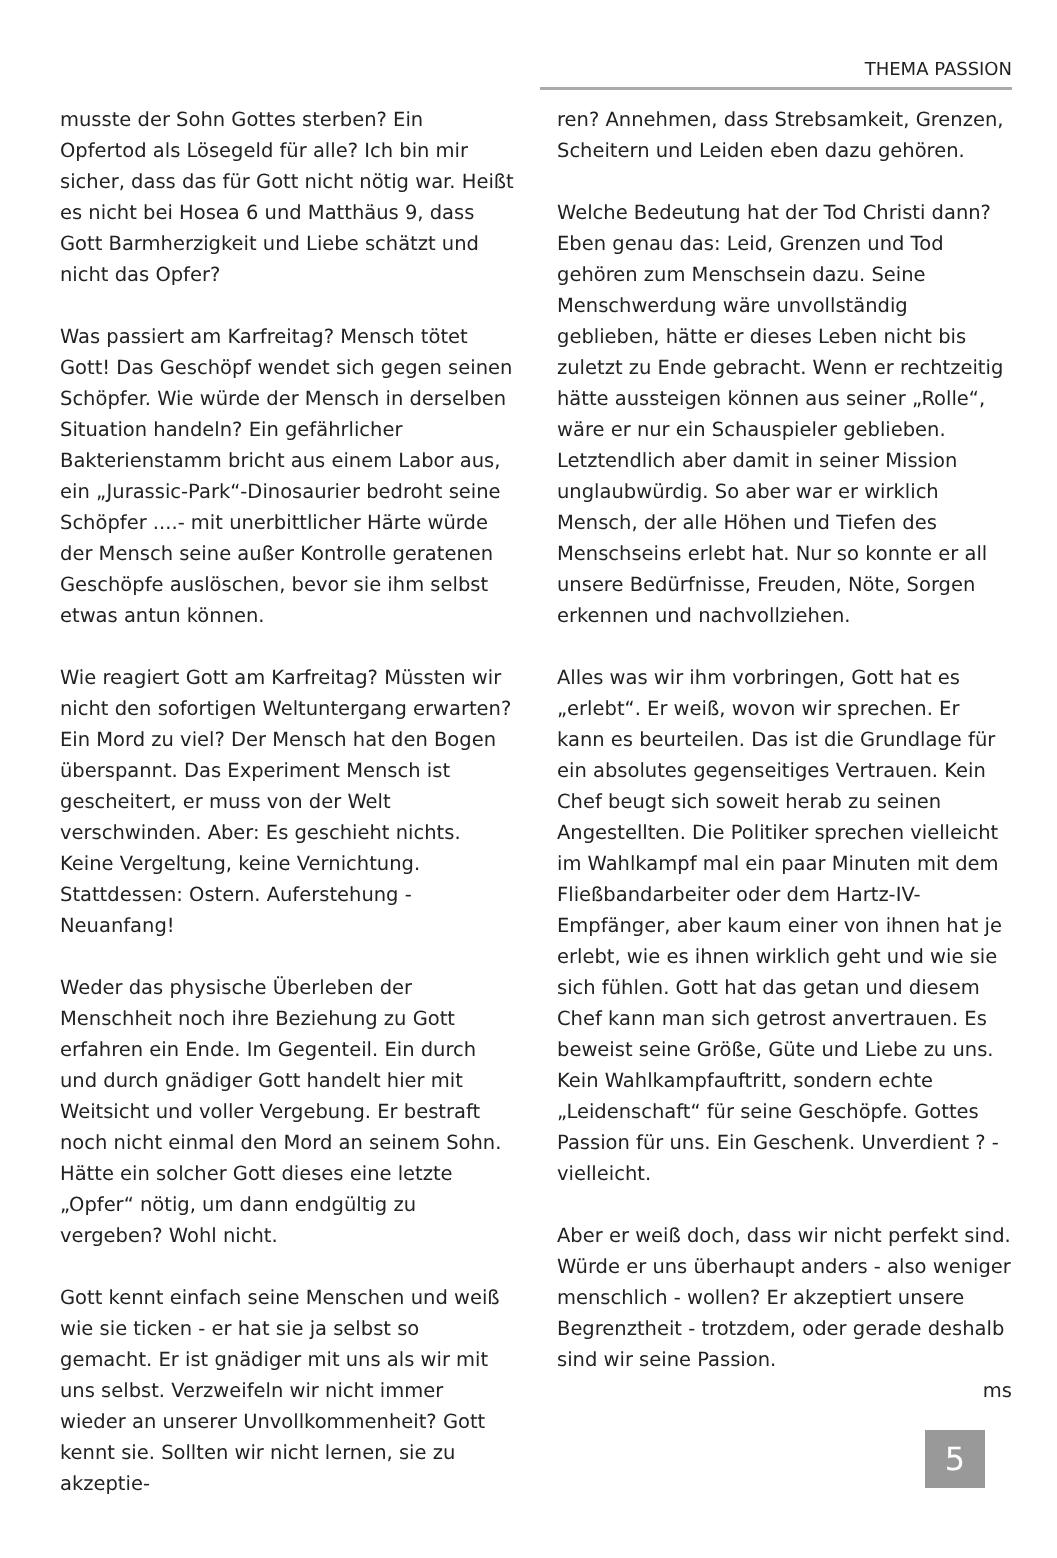THEMA PASSION
musste der Sohn Gottes sterben? Ein Opfertod als Lösegeld für alle? Ich bin mir sicher, dass das für Gott nicht nötig war. Heißt es nicht bei Hosea 6 und Matthäus 9, dass Gott Barmherzigkeit und Liebe schätzt und nicht das Opfer?
Was passiert am Karfreitag? Mensch tötet Gott! Das Geschöpf wendet sich gegen seinen Schöpfer. Wie würde der Mensch in derselben Situation handeln? Ein gefährlicher Bakterienstamm bricht aus einem Labor aus, ein „Jurassic-Park“-Dinosaurier bedroht seine Schöpfer ....- mit unerbittlicher Härte würde der Mensch seine außer Kontrolle geratenen Geschöpfe auslöschen, bevor sie ihm selbst etwas antun können.
Wie reagiert Gott am Karfreitag? Müssten wir nicht den sofortigen Weltuntergang erwarten? Ein Mord zu viel? Der Mensch hat den Bogen überspannt. Das Experiment Mensch ist gescheitert, er muss von der Welt verschwinden. Aber: Es geschieht nichts. Keine Vergeltung, keine Vernichtung. Stattdessen: Ostern. Auferstehung - Neuanfang!
Weder das physische Überleben der Menschheit noch ihre Beziehung zu Gott erfahren ein Ende. Im Gegenteil. Ein durch und durch gnädiger Gott handelt hier mit Weitsicht und voller Vergebung. Er bestraft noch nicht einmal den Mord an seinem Sohn. Hätte ein solcher Gott dieses eine letzte „Opfer“ nötig, um dann endgültig zu vergeben? Wohl nicht.
Gott kennt einfach seine Menschen und weiß wie sie ticken - er hat sie ja selbst so gemacht. Er ist gnädiger mit uns als wir mit uns selbst. Verzweifeln wir nicht immer wieder an unserer Unvollkommenheit? Gott kennt sie. Sollten wir nicht lernen, sie zu akzeptie-
ren? Annehmen, dass Strebsamkeit, Grenzen, Scheitern und Leiden eben dazu gehören.
Welche Bedeutung hat der Tod Christi dann? Eben genau das: Leid, Grenzen und Tod gehören zum Menschsein dazu. Seine Menschwerdung wäre unvollständig geblieben, hätte er dieses Leben nicht bis zuletzt zu Ende gebracht. Wenn er rechtzeitig hätte aussteigen können aus seiner „Rolle“, wäre er nur ein Schauspieler geblieben. Letztendlich aber damit in seiner Mission unglaubwürdig. So aber war er wirklich Mensch, der alle Höhen und Tiefen des Menschseins erlebt hat. Nur so konnte er all unsere Bedürfnisse, Freuden, Nöte, Sorgen erkennen und nachvollziehen.
Alles was wir ihm vorbringen, Gott hat es „erlebt“. Er weiß, wovon wir sprechen. Er kann es beurteilen. Das ist die Grundlage für ein absolutes gegenseitiges Vertrauen. Kein Chef beugt sich soweit herab zu seinen Angestellten. Die Politiker sprechen vielleicht im Wahlkampf mal ein paar Minuten mit dem Fließbandarbeiter oder dem Hartz-IV-Empfänger, aber kaum einer von ihnen hat je erlebt, wie es ihnen wirklich geht und wie sie sich fühlen. Gott hat das getan und diesem Chef kann man sich getrost anvertrauen. Es beweist seine Größe, Güte und Liebe zu uns. Kein Wahlkampfauftritt, sondern echte „Leidenschaft“ für seine Geschöpfe. Gottes Passion für uns. Ein Geschenk. Unverdient ? - vielleicht.
Aber er weiß doch, dass wir nicht perfekt sind. Würde er uns überhaupt anders - also weniger menschlich - wollen? Er akzeptiert unsere Begrenztheit - trotzdem, oder gerade deshalb sind wir seine Passion.
ms
5